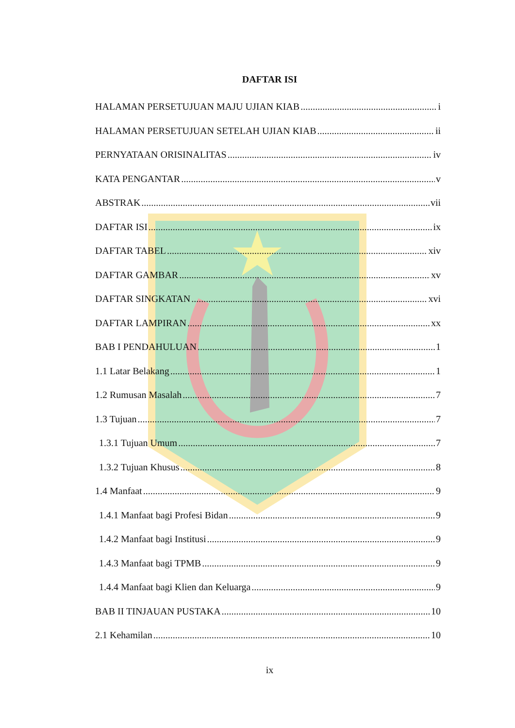DAFTAR ISI
HALAMAN PERSETUJUAN MAJU UJIAN KIAB i
HALAMAN PERSETUJUAN SETELAH UJIAN KIAB ii
PERNYATAAN ORISINALITAS iv
KATA PENGANTAR v
ABSTRAK vii
DAFTAR ISI ix
DAFTAR TABEL xiv
DAFTAR GAMBAR xv
DAFTAR SINGKATAN xvi
DAFTAR LAMPIRAN xx
BAB I PENDAHULUAN 1
1.1 Latar Belakang 1
1.2 Rumusan Masalah 7
1.3 Tujuan 7
1.3.1 Tujuan Umum 7
1.3.2 Tujuan Khusus 8
1.4 Manfaat 9
1.4.1 Manfaat bagi Profesi Bidan 9
1.4.2 Manfaat bagi Institusi 9
1.4.3 Manfaat bagi TPMB 9
1.4.4 Manfaat bagi Klien dan Keluarga 9
BAB II TINJAUAN PUSTAKA 10
2.1 Kehamilan 10
ix